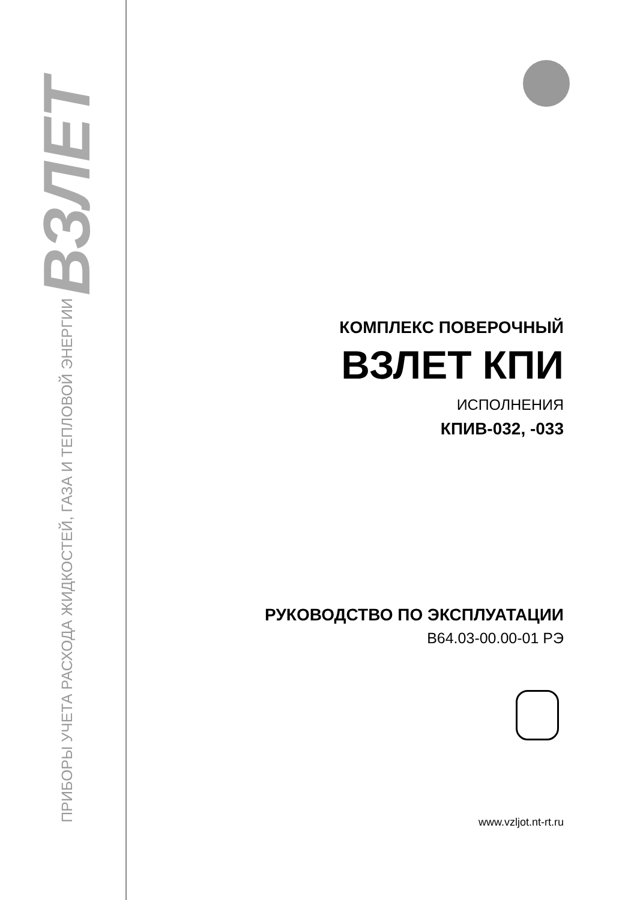ПРИБОРЫ УЧЕТА РАСХОДА ЖИДКОСТЕЙ, ГАЗА И ТЕПЛОВОЙ ЭНЕРГИИ ВЗЛЕТ
КОМПЛЕКС ПОВЕРОЧНЫЙ
ВЗЛЕТ КПИ
ИСПОЛНЕНИЯ
КПИВ-032, -033
РУКОВОДСТВО ПО ЭКСПЛУАТАЦИИ
В64.03-00.00-01 РЭ
www.vzljot.nt-rt.ru